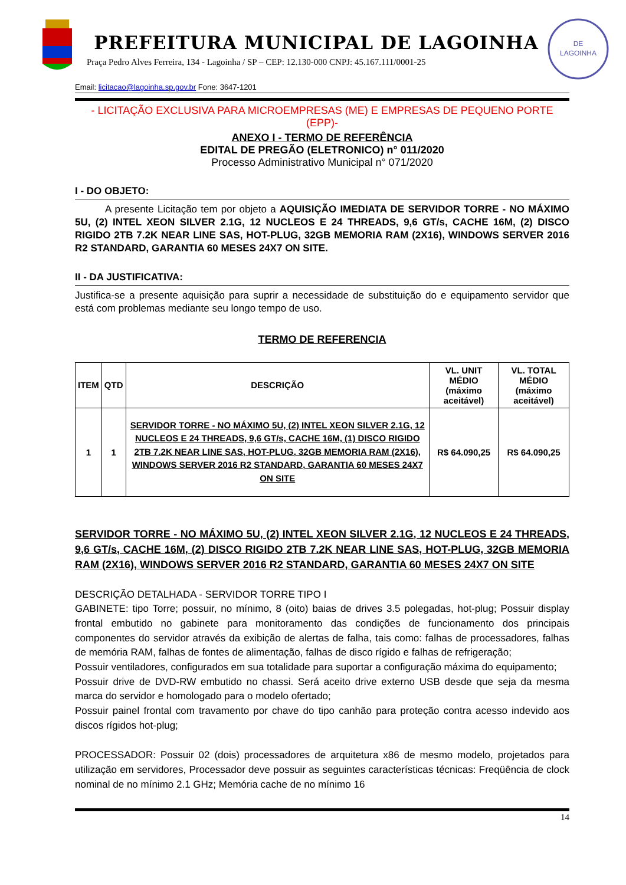PREFEITURA MUNICIPAL DE LAGOINHA
Praça Pedro Alves Ferreira, 134 - Lagoinha / SP – CEP: 12.130-000 CNPJ: 45.167.111/0001-25
DE
LAGOINHA
Email: licitacao@lagoinha.sp.gov.br Fone: 3647-1201
- LICITAÇÃO EXCLUSIVA PARA MICROEMPRESAS (ME) E EMPRESAS DE PEQUENO PORTE (EPP)-
ANEXO I - TERMO DE REFERÊNCIA
EDITAL DE PREGÃO (ELETRONICO) n° 011/2020
Processo Administrativo Municipal n° 071/2020
I - DO OBJETO:
   A presente Licitação tem por objeto a AQUISIÇÃO IMEDIATA DE SERVIDOR TORRE - NO MÁXIMO 5U, (2) INTEL XEON SILVER 2.1G, 12 NUCLEOS E 24 THREADS, 9,6 GT/s, CACHE 16M, (2) DISCO RIGIDO 2TB 7.2K NEAR LINE SAS, HOT-PLUG, 32GB MEMORIA RAM (2X16), WINDOWS SERVER 2016 R2 STANDARD, GARANTIA 60 MESES 24X7 ON SITE.
II - DA JUSTIFICATIVA:
Justifica-se a presente aquisição para suprir a necessidade de substituição do e equipamento servidor que está com problemas mediante seu longo tempo de uso.
TERMO DE REFERENCIA
| ITEM | QTD | DESCRIÇÃO | VL. UNIT MÉDIO (máximo aceitável) | VL. TOTAL MÉDIO (máximo aceitável) |
| --- | --- | --- | --- | --- |
| 1 | 1 | SERVIDOR TORRE - NO MÁXIMO 5U, (2) INTEL XEON SILVER 2.1G, 12 NUCLEOS E 24 THREADS, 9,6 GT/s, CACHE 16M, (1) DISCO RIGIDO 2TB 7.2K NEAR LINE SAS, HOT-PLUG, 32GB MEMORIA RAM (2X16), WINDOWS SERVER 2016 R2 STANDARD, GARANTIA 60 MESES 24X7 ON SITE | R$ 64.090,25 | R$ 64.090,25 |
SERVIDOR TORRE - NO MÁXIMO 5U, (2) INTEL XEON SILVER 2.1G, 12 NUCLEOS E 24 THREADS, 9,6 GT/s, CACHE 16M, (2) DISCO RIGIDO 2TB 7.2K NEAR LINE SAS, HOT-PLUG, 32GB MEMORIA RAM (2X16), WINDOWS SERVER 2016 R2 STANDARD, GARANTIA 60 MESES 24X7 ON SITE
DESCRIÇÃO DETALHADA - SERVIDOR TORRE TIPO I
GABINETE: tipo Torre; possuir, no mínimo, 8 (oito) baias de drives 3.5 polegadas, hot-plug; Possuir display frontal embutido no gabinete para monitoramento das condições de funcionamento dos principais componentes do servidor através da exibição de alertas de falha, tais como: falhas de processadores, falhas de memória RAM, falhas de fontes de alimentação, falhas de disco rígido e falhas de refrigeração;
Possuir ventiladores, configurados em sua totalidade para suportar a configuração máxima do equipamento;
Possuir drive de DVD-RW embutido no chassi. Será aceito drive externo USB desde que seja da mesma marca do servidor e homologado para o modelo ofertado;
Possuir painel frontal com travamento por chave do tipo canhão para proteção contra acesso indevido aos discos rígidos hot-plug;
PROCESSADOR: Possuir 02 (dois) processadores de arquitetura x86 de mesmo modelo, projetados para utilização em servidores, Processador deve possuir as seguintes características técnicas: Freqüência de clock nominal de no mínimo 2.1 GHz; Memória cache de no mínimo 16
14